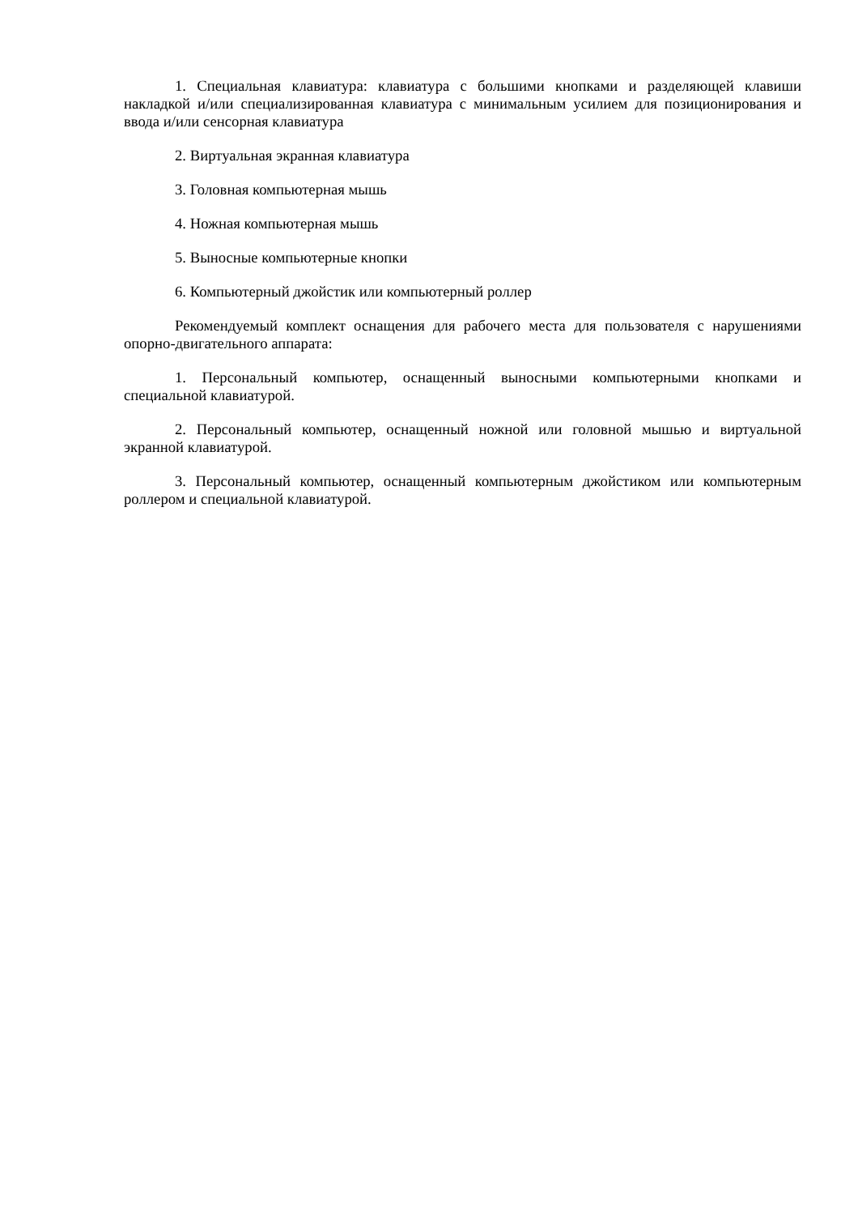1. Специальная клавиатура: клавиатура с большими кнопками и разделяющей клавиши накладкой и/или специализированная клавиатура с минимальным усилием для позиционирования и ввода и/или сенсорная клавиатура
2. Виртуальная экранная клавиатура
3. Головная компьютерная мышь
4. Ножная компьютерная мышь
5. Выносные компьютерные кнопки
6. Компьютерный джойстик или компьютерный роллер
Рекомендуемый комплект оснащения для рабочего места для пользователя с нарушениями опорно-двигательного аппарата:
1. Персональный компьютер, оснащенный выносными компьютерными кнопками и специальной клавиатурой.
2. Персональный компьютер, оснащенный ножной или головной мышью и виртуальной экранной клавиатурой.
3. Персональный компьютер, оснащенный компьютерным джойстиком или компьютерным роллером и специальной клавиатурой.